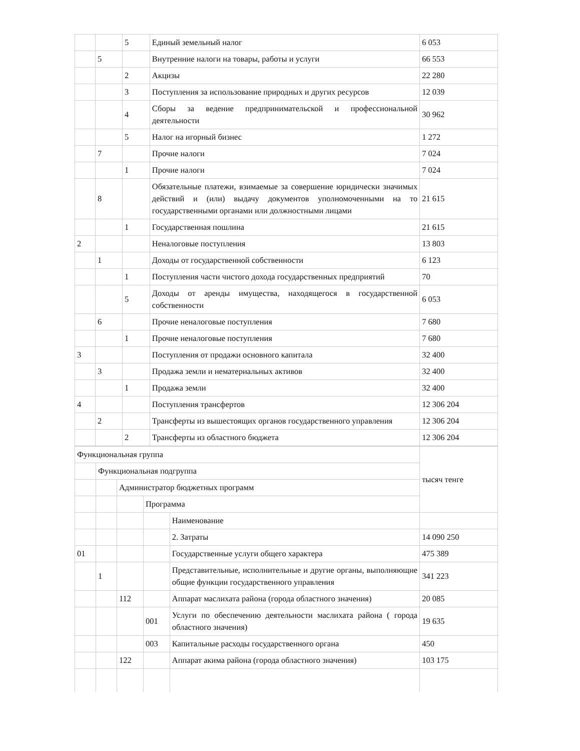| | | 5 | Единый земельный налог | 6 053 |
| | 5 | | Внутренние налоги на товары, работы и услуги | 66 553 |
| | | 2 | Акцизы | 22 280 |
| | | 3 | Поступления за использование природных и других ресурсов | 12 039 |
| | | 4 | Сборы за ведение предпринимательской и профессиональной деятельности | 30 962 |
| | | 5 | Налог на игорный бизнес | 1 272 |
| | 7 | | Прочие налоги | 7 024 |
| | | 1 | Прочие налоги | 7 024 |
| | 8 | | Обязательные платежи, взимаемые за совершение юридически значимых действий и (или) выдачу документов уполномоченными на то государственными органами или должностными лицами | 21 615 |
| | | 1 | Государственная пошлина | 21 615 |
| 2 | | | Неналоговые поступления | 13 803 |
| | 1 | | Доходы от государственной собственности | 6 123 |
| | | 1 | Поступления части чистого дохода государственных предприятий | 70 |
| | | 5 | Доходы от аренды имущества, находящегося в государственной собственности | 6 053 |
| | 6 | | Прочие неналоговые поступления | 7 680 |
| | | 1 | Прочие неналоговые поступления | 7 680 |
| 3 | | | Поступления от продажи основного капитала | 32 400 |
| | 3 | | Продажа земли и нематериальных активов | 32 400 |
| | | 1 | Продажа земли | 32 400 |
| 4 | | | Поступления трансфертов | 12 306 204 |
| | 2 | | Трансферты из вышестоящих органов государственного управления | 12 306 204 |
| | | 2 | Трансферты из областного бюджета | 12 306 204 |
| Функциональная группа | | | | | тысяч тенге |
| | Функциональная подгруппа | | | | |
| | | Администратор бюджетных программ | | | |
| | | | Программа | | |
| | | | | Наименование | |
| | | | | 2. Затраты | 14 090 250 |
| 01 | | | | Государственные услуги общего характера | 475 389 |
| | 1 | | | Представительные, исполнительные и другие органы, выполняющие общие функции государственного управления | 341 223 |
| | | 112 | | Аппарат маслихата района (города областного значения) | 20 085 |
| | | | 001 | Услуги по обеспечению деятельности маслихата района ( города областного значения) | 19 635 |
| | | | 003 | Капитальные расходы государственного органа | 450 |
| | | 122 | | Аппарат акима района (города областного значения) | 103 175 |